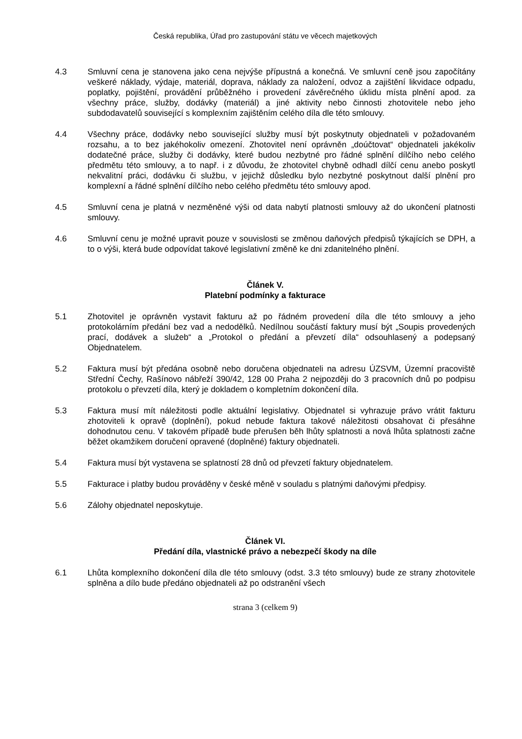Česká republika, Úřad pro zastupování státu ve věcech majetkových
4.3 Smluvní cena je stanovena jako cena nejvýše přípustná a konečná. Ve smluvní ceně jsou započítány veškeré náklady, výdaje, materiál, doprava, náklady za naložení, odvoz a zajištění likvidace odpadu, poplatky, pojištění, provádění průběžného i provedení závěrečného úklidu místa plnění apod. za všechny práce, služby, dodávky (materiál) a jiné aktivity nebo činnosti zhotovitele nebo jeho subdodavatelů související s komplexním zajištěním celého díla dle této smlouvy.
4.4 Všechny práce, dodávky nebo související služby musí být poskytnuty objednateli v požadovaném rozsahu, a to bez jakéhokoliv omezení. Zhotovitel není oprávněn „doúčtovat“ objednateli jakékoliv dodatečné práce, služby či dodávky, které budou nezbytné pro řádné splnění dílčího nebo celého předmětu této smlouvy, a to např. i z důvodu, že zhotovitel chybně odhadl dílčí cenu anebo poskytl nekvalitní práci, dodávku či službu, v jejichž důsledku bylo nezbytné poskytnout další plnění pro komplexní a řádné splnění dílčího nebo celého předmětu této smlouvy apod.
4.5 Smluvní cena je platná v nezměněné výši od data nabytí platnosti smlouvy až do ukončení platnosti smlouvy.
4.6 Smluvní cenu je možné upravit pouze v souvislosti se změnou daňových předpisů týkajících se DPH, a to o výši, která bude odpovídat takové legislativní změně ke dni zdanitelného plnění.
Článek V.
Platební podmínky a fakturace
5.1 Zhotovitel je oprávněn vystavit fakturu až po řádném provedení díla dle této smlouvy a jeho protokolárním předání bez vad a nedodělků. Nedílnou součástí faktury musí být „Soupis provedených prací, dodávek a služeb“ a „Protokol o předání a převzetí díla“ odsouhlasený a podepsaný Objednatelem.
5.2 Faktura musí být předána osobně nebo doručena objednateli na adresu ÚZSVM, Územní pracoviště Střední Čechy, Rašínovo nábřeží 390/42, 128 00 Praha 2 nejpozději do 3 pracovních dnů po podpisu protokolu o převzetí díla, který je dokladem o kompletním dokončení díla.
5.3 Faktura musí mít náležitosti podle aktuální legislativy. Objednatel si vyhrazuje právo vrátit fakturu zhotoviteli k opravě (doplnění), pokud nebude faktura takové náležitosti obsahovat či přesáhne dohodnutou cenu. V takovém případě bude přerušen běh lhůty splatnosti a nová lhůta splatnosti začne běžet okamžikem doručení opravené (doplněné) faktury objednateli.
5.4 Faktura musí být vystavena se splatností 28 dnů od převzetí faktury objednatelem.
5.5 Fakturace i platby budou prováděny v české měně v souladu s platnými daňovými předpisy.
5.6 Zálohy objednatel neposkytuje.
Článek VI.
Předání díla, vlastnické právo a nebezpečí škody na díle
6.1 Lhůta komplexního dokončení díla dle této smlouvy (odst. 3.3 této smlouvy) bude ze strany zhotovitele splněna a dílo bude předáno objednateli až po odstranění všech
strana 3 (celkem 9)